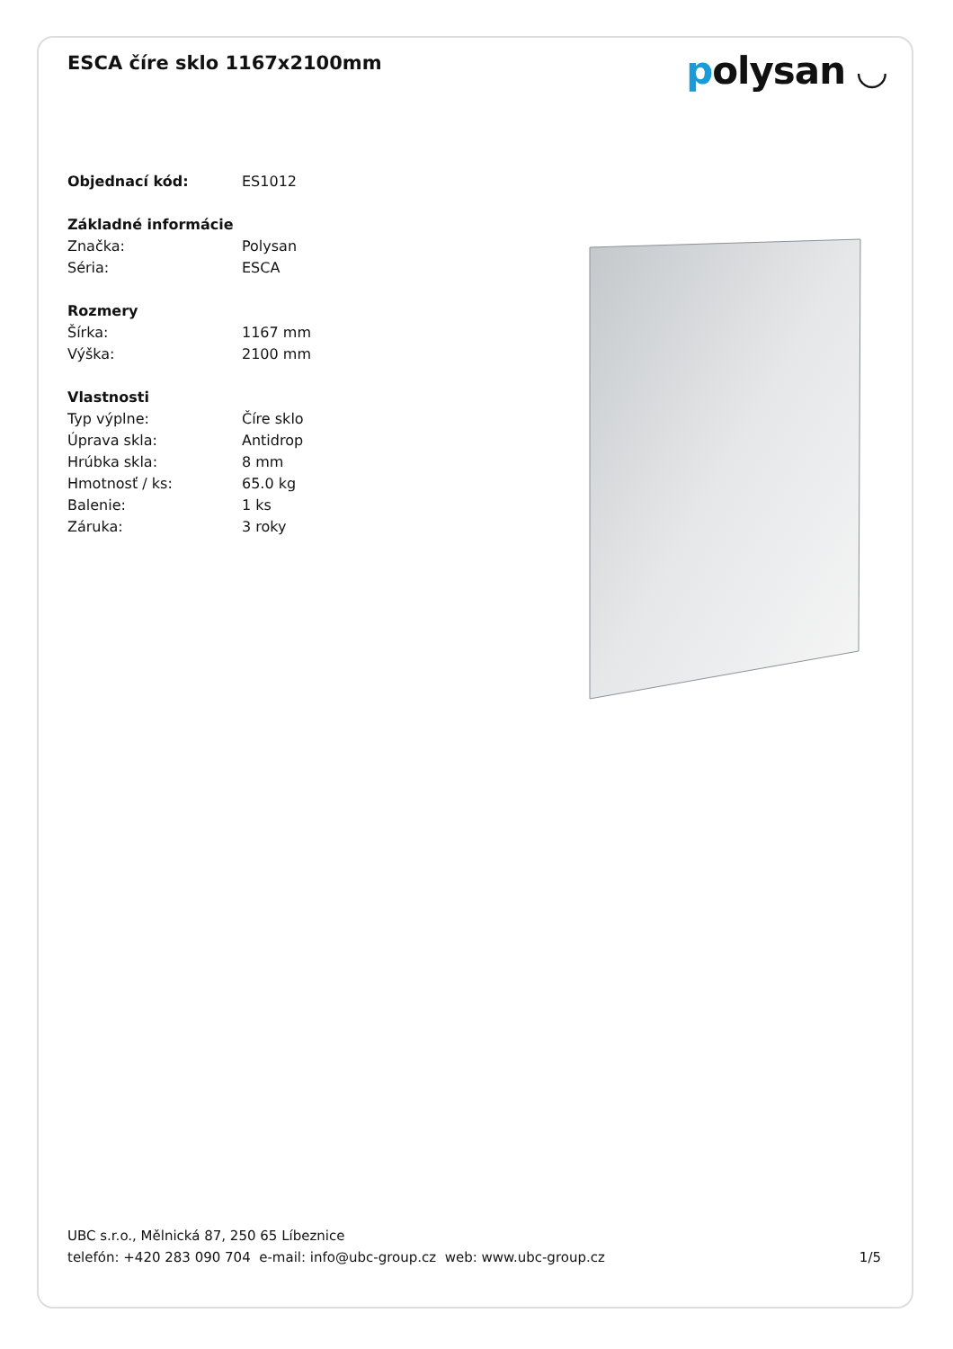ESCA číre sklo 1167x2100mm
polysan ◡
| Objednací kód: | ES1012 |
| Základné informácie | |
| Značka: | Polysan |
| Séria: | ESCA |
| Rozmery | |
| Šírka: | 1167 mm |
| Výška: | 2100 mm |
| Vlastnosti | |
| Typ výplne: | Číre sklo |
| Úprava skla: | Antidrop |
| Hrúbka skla: | 8 mm |
| Hmotnosť / ks: | 65.0 kg |
| Balenie: | 1 ks |
| Záruka: | 3 roky |
UBC s.r.o., Mělnická 87, 250 65 Líbeznice
telefón: +420 283 090 704 e-mail: info@ubc-group.cz web: www.ubc-group.cz
1/5